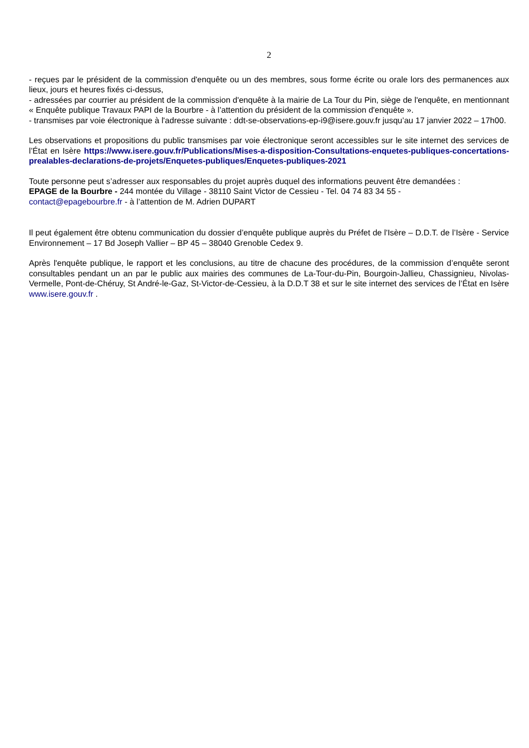2
- reçues par le président de la commission d'enquête ou un des membres, sous forme écrite ou orale lors des permanences aux lieux, jours et heures fixés ci-dessus,
- adressées par courrier au président de la commission d'enquête à la mairie de La Tour du Pin, siège de l'enquête, en mentionnant « Enquête publique Travaux PAPI de la Bourbre - à l’attention du président de la commission d'enquête ».
- transmises par voie électronique à l'adresse suivante : ddt-se-observations-ep-i9@isere.gouv.fr jusqu’au 17 janvier 2022 – 17h00.
Les observations et propositions du public transmises par voie électronique seront accessibles sur le site internet des services de l’État en Isère https://www.isere.gouv.fr/Publications/Mises-a-disposition-Consultations-enquetes-publiques-concertations-prealables-declarations-de-projets/Enquetes-publiques/Enquetes-publiques-2021
Toute personne peut s’adresser aux responsables du projet auprès duquel des informations peuvent être demandées :
EPAGE de la Bourbre - 244 montée du Village - 38110 Saint Victor de Cessieu - Tel. 04 74 83 34 55 -
contact@epagebourbre.fr - à l’attention de M. Adrien DUPART
Il peut également être obtenu communication du dossier d’enquête publique auprès du Préfet de l'Isère – D.D.T. de l’Isère - Service Environnement – 17 Bd Joseph Vallier – BP 45 – 38040 Grenoble Cedex 9.
Après l'enquête publique, le rapport et les conclusions, au titre de chacune des procédures, de la commission d’enquête seront consultables pendant un an par le public aux mairies des communes de La-Tour-du-Pin, Bourgoin-Jallieu, Chassignieu, Nivolas-Vermelle, Pont-de-Chéruy, St André-le-Gaz, St-Victor-de-Cessieu, à la D.D.T 38 et sur le site internet des services de l’État en Isère www.isere.gouv.fr .